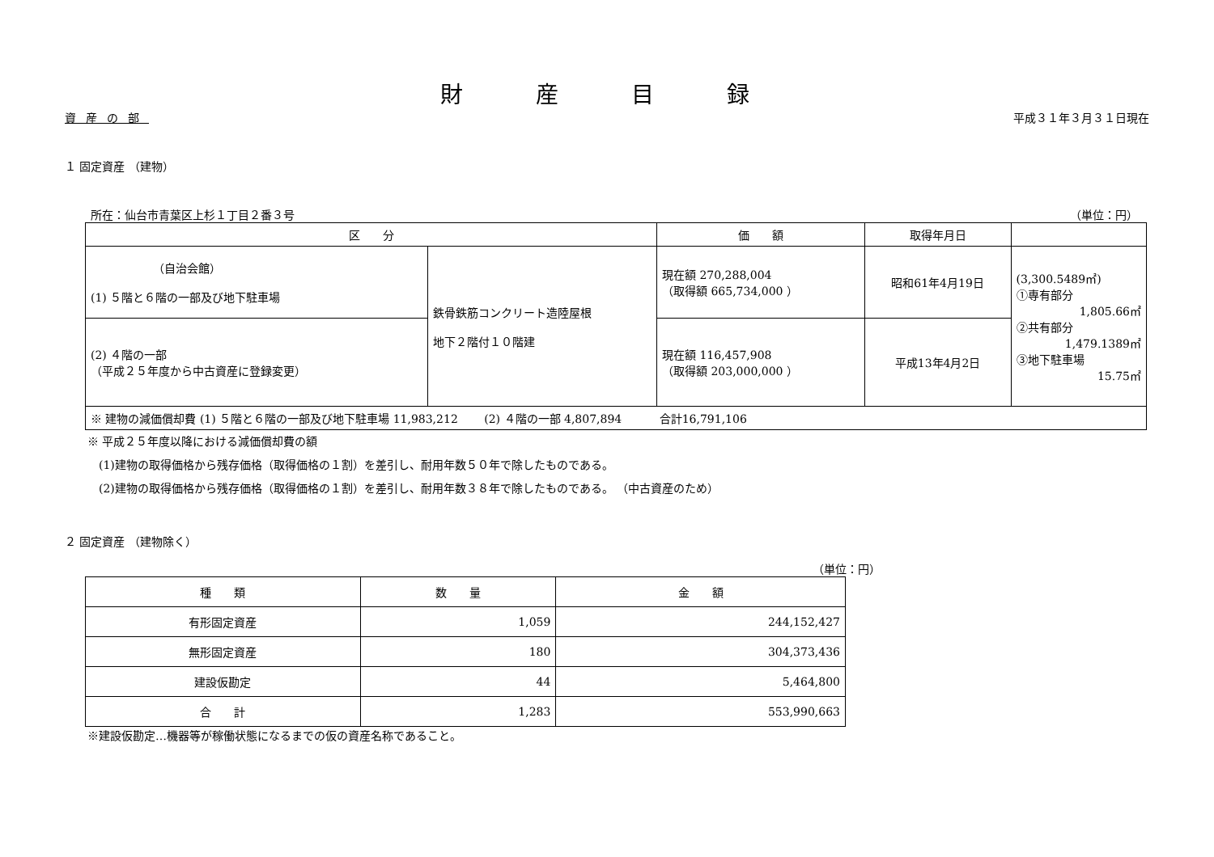財産目録
資産の部 平成３１年３月３１日現在
１ 固定資産 （建物）
所在：仙台市青葉区上杉１丁目２番３号 （単位：円）
| 区 分 | | 価 額 | 取得年月日 | |
| --- | --- | --- | --- | --- |
| （自治会館） (1) ５階と６階の一部及び地下駐車場 | 鉄骨鉄筋コンクリート造陸屋根 地下２階付１０階建 | 現在額 270,288,004 （取得額 665,734,000 ） | 昭和61年4月19日 | (3,300.5489㎡) ①専有部分 1,805.66㎡ ②共有部分 1,479.1389㎡ ③地下駐車場 15.75㎡ |
| (2) ４階の一部 （平成２５年度から中古資産に登録変更） | | 現在額 116,457,908 （取得額 203,000,000 ） | 平成13年4月2日 | |
| ※ 建物の減価償却費 (1) ５階と６階の一部及び地下駐車場 11,983,212 (2) ４階の一部 4,807,894 合計16,791,106 | | | | |
※ 平成２５年度以降における減価償却費の額
　(1)建物の取得価格から残存価格（取得価格の１割）を差引し、耐用年数５０年で除したものである。
　(2)建物の取得価格から残存価格（取得価格の１割）を差引し、耐用年数３８年で除したものである。 （中古資産のため）
２ 固定資産 （建物除く）
（単位：円）
| 種 類 | 数 量 | 金 額 |
| --- | --- | --- |
| 有形固定資産 | 1,059 | 244,152,427 |
| 無形固定資産 | 180 | 304,373,436 |
| 建設仮勘定 | 44 | 5,464,800 |
| 合 計 | 1,283 | 553,990,663 |
※建設仮勘定…機器等が稼働状態になるまでの仮の資産名称であること。